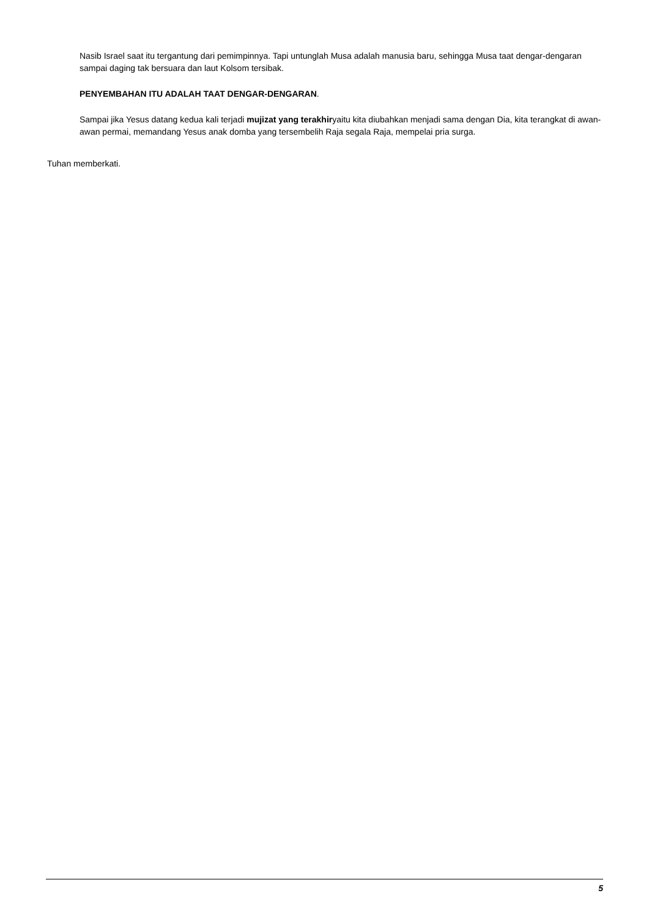Nasib Israel saat itu tergantung dari pemimpinnya. Tapi untunglah Musa adalah manusia baru, sehingga Musa taat dengar-dengaran sampai daging tak bersuara dan laut Kolsom tersibak.
PENYEMBAHAN ITU ADALAH TAAT DENGAR-DENGARAN.
Sampai jika Yesus datang kedua kali terjadi mujizat yang terakhiryaitu kita diubahkan menjadi sama dengan Dia, kita terangkat di awan-awan permai, memandang Yesus anak domba yang tersembelih Raja segala Raja, mempelai pria surga.
Tuhan memberkati.
5